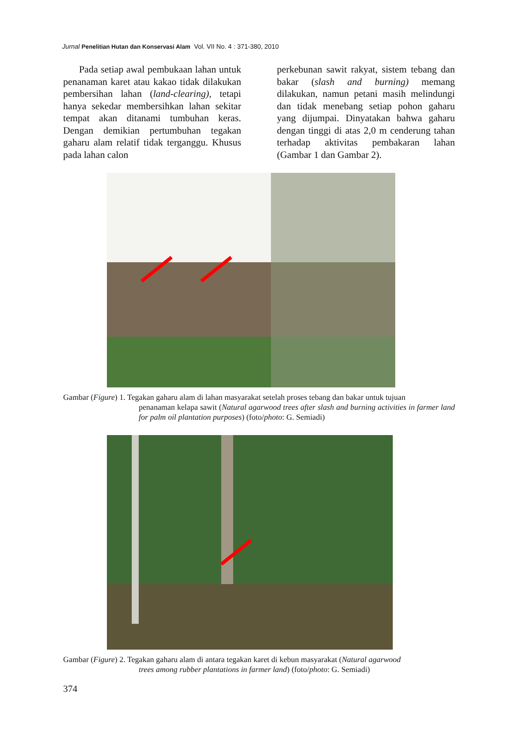Jurnal Penelitian Hutan dan Konservasi Alam Vol. VII No. 4 : 371-380, 2010
Pada setiap awal pembukaan lahan untuk penanaman karet atau kakao tidak dilakukan pembersihan lahan (land-clearing), tetapi hanya sekedar membersihkan lahan sekitar tempat akan ditanami tumbuhan keras. Dengan demikian pertumbuhan tegakan gaharu alam relatif tidak terganggu. Khusus pada lahan calon
perkebunan sawit rakyat, sistem tebang dan bakar (slash and burning) memang dilakukan, namun petani masih melindungi dan tidak menebang setiap pohon gaharu yang dijumpai. Dinyatakan bahwa gaharu dengan tinggi di atas 2,0 m cenderung tahan terhadap aktivitas pembakaran lahan (Gambar 1 dan Gambar 2).
Gambar (Figure) 1. Tegakan gaharu alam di lahan masyarakat setelah proses tebang dan bakar untuk tujuan
penanaman kelapa sawit (Natural agarwood trees after slash and burning activities in farmer land for palm oil plantation purposes) (foto/photo: G. Semiadi)
Gambar (Figure) 2. Tegakan gaharu alam di antara tegakan karet di kebun masyarakat (Natural agarwood
trees among rubber plantations in farmer land) (foto/photo: G. Semiadi)
374